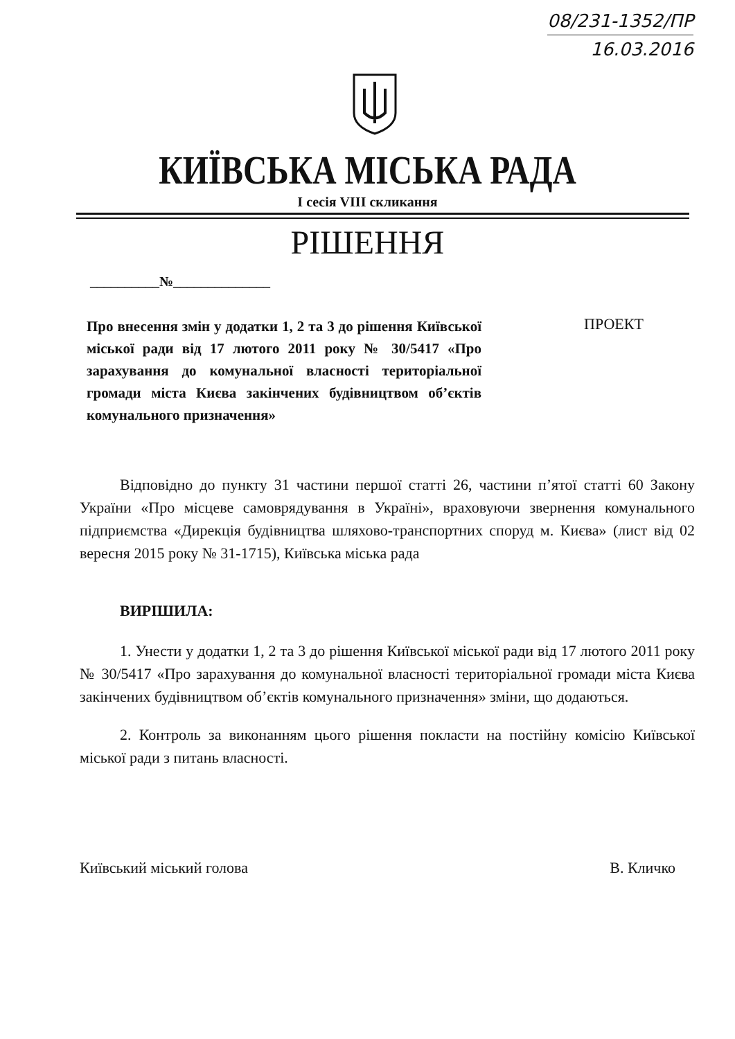08/231-1352/ПР
16.03.2016
КИЇВСЬКА МІСЬКА РАДА
I сесія VIII скликання
РІШЕННЯ
__________№______________
Про внесення змін у додатки 1, 2 та 3 до рішення Київської міської ради від 17 лютого 2011 року № 30/5417 «Про зарахування до комунальної власності територіальної громади міста Києва закінчених будівництвом об’єктів комунального призначення»
ПРОЕКТ
Відповідно до пункту 31 частини першої статті 26, частини п’ятої статті 60 Закону України «Про місцеве самоврядування в Україні», враховуючи звернення комунального підприємства «Дирекція будівництва шляхово-транспортних споруд м. Києва» (лист від 02 вересня 2015 року № 31-1715), Київська міська рада
ВИРІШИЛА:
1. Унести у додатки 1, 2 та 3 до рішення Київської міської ради від 17 лютого 2011 року № 30/5417 «Про зарахування до комунальної власності територіальної громади міста Києва закінчених будівництвом об’єктів комунального призначення» зміни, що додаються.
2. Контроль за виконанням цього рішення покласти на постійну комісію Київської міської ради з питань власності.
Київський міський голова В. Кличко